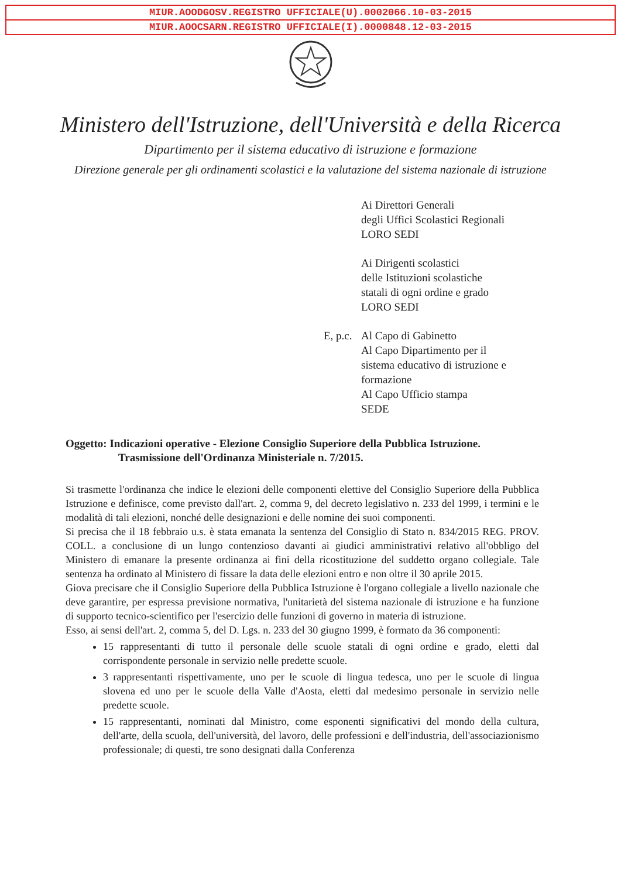MIUR.AOODGOSV.REGISTRO UFFICIALE(U).0002066.10-03-2015
MIUR.AOOCSARN.REGISTRO UFFICIALE(I).0000848.12-03-2015
Ministero dell'Istruzione, dell'Università e della Ricerca
Dipartimento per il sistema educativo di istruzione e formazione
Direzione generale per gli ordinamenti scolastici e la valutazione del sistema nazionale di istruzione
Ai Direttori Generali
degli Uffici Scolastici Regionali
LORO SEDI
Ai Dirigenti scolastici
delle Istituzioni scolastiche
statali di ogni ordine e grado
LORO SEDI
E, p.c.
Al Capo di Gabinetto
Al Capo Dipartimento per il
sistema educativo di istruzione e
formazione
Al Capo Ufficio stampa
SEDE
Oggetto: Indicazioni operative - Elezione Consiglio Superiore della Pubblica Istruzione.
Trasmissione dell'Ordinanza Ministeriale n. 7/2015.
Si trasmette l'ordinanza che indice le elezioni delle componenti elettive del Consiglio Superiore della Pubblica Istruzione e definisce, come previsto dall'art. 2, comma 9, del decreto legislativo n. 233 del 1999, i termini e le modalità di tali elezioni, nonché delle designazioni e delle nomine dei suoi componenti.
Si precisa che il 18 febbraio u.s. è stata emanata la sentenza del Consiglio di Stato n. 834/2015 REG. PROV. COLL. a conclusione di un lungo contenzioso davanti ai giudici amministrativi relativo all'obbligo del Ministero di emanare la presente ordinanza ai fini della ricostituzione del suddetto organo collegiale. Tale sentenza ha ordinato al Ministero di fissare la data delle elezioni entro e non oltre il 30 aprile 2015.
Giova precisare che il Consiglio Superiore della Pubblica Istruzione è l'organo collegiale a livello nazionale che deve garantire, per espressa previsione normativa, l'unitarietà del sistema nazionale di istruzione e ha funzione di supporto tecnico-scientifico per l'esercizio delle funzioni di governo in materia di istruzione.
Esso, ai sensi dell'art. 2, comma 5, del D. Lgs. n. 233 del 30 giugno 1999, è formato da 36 componenti:
15 rappresentanti di tutto il personale delle scuole statali di ogni ordine e grado, eletti dal corrispondente personale in servizio nelle predette scuole.
3 rappresentanti rispettivamente, uno per le scuole di lingua tedesca, uno per le scuole di lingua slovena ed uno per le scuole della Valle d'Aosta, eletti dal medesimo personale in servizio nelle predette scuole.
15 rappresentanti, nominati dal Ministro, come esponenti significativi del mondo della cultura, dell'arte, della scuola, dell'università, del lavoro, delle professioni e dell'industria, dell'associazionismo professionale; di questi, tre sono designati dalla Conferenza